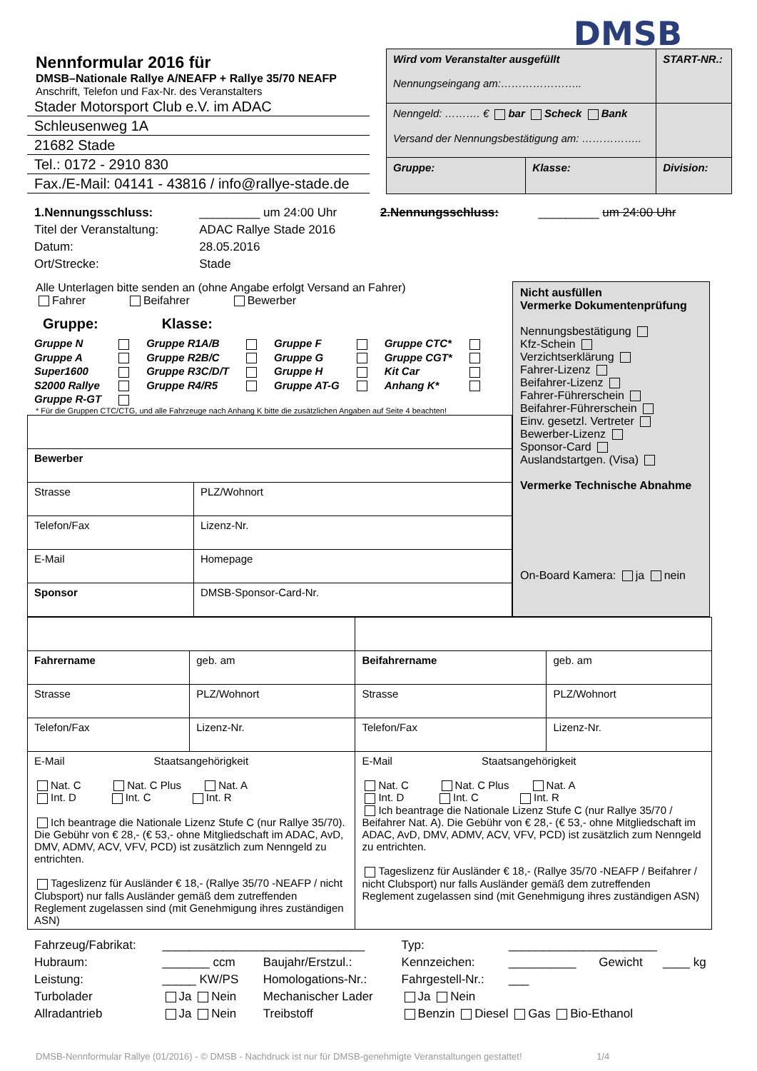DMSB
Nennformular 2016 für
DMSB–Nationale Rallye A/NEAFP + Rallye 35/70 NEAFP
Anschrift, Telefon und Fax-Nr. des Veranstalters
Stader Motorsport Club e.V. im ADAC
Schleusenweg 1A
21682 Stade
Tel.: 0172 - 2910 830
Fax./E-Mail: 04141 - 43816 / info@rallye-stade.de
| Wird vom Veranstalter ausgefüllt Nennungseingang am:………………….. | | START-NR.: |
| Nenngeld: ………. € bar Scheck Bank Versand der Nennungsbestätigung am: …………….. | | |
| Gruppe: | Klasse: | Division: |
| 1.Nennungsschluss: | _________ um 24:00 Uhr | 2.Nennungsschluss: | _________ um 24:00 Uhr |
| Titel der Veranstaltung: | ADAC Rallye Stade 2016 | | |
| Datum: | 28.05.2016 | | |
| Ort/Strecke: | Stade | | |
Alle Unterlagen bitte senden an (ohne Angabe erfolgt Versand an Fahrer)
Fahrer Beifahrer Bewerber
Gruppe: Klasse:
| Gruppe N | | Gruppe R1A/B | | Gruppe F | | Gruppe CTC* | |
| Gruppe A | | Gruppe R2B/C | | Gruppe G | | Gruppe CGT* | |
| Super1600 | | Gruppe R3C/D/T | | Gruppe H | | Kit Car | |
| S2000 Rallye | | Gruppe R4/R5 | | Gruppe AT-G | | Anhang K* | |
| Gruppe R-GT | | | | | | | |
* Für die Gruppen CTC/CTG, und alle Fahrzeuge nach Anhang K bitte die zusätzlichen Angaben auf Seite 4 beachten!
| Bewerber | |
| Strasse | PLZ/Wohnort |
| Telefon/Fax | Lizenz-Nr. |
| E-Mail | Homepage |
| Sponsor | DMSB-Sponsor-Card-Nr. |
Nicht ausfüllen
Vermerke Dokumentenprüfung
Nennungsbestätigung
Kfz-Schein
Verzichtserklärung
Fahrer-Lizenz
Beifahrer-Lizenz
Fahrer-Führerschein
Beifahrer-Führerschein
Einv. gesetzl. Vertreter
Bewerber-Lizenz
Sponsor-Card
Auslandstartgen. (Visa)
Vermerke Technische Abnahme
On-Board Kamera: ja nein
| Fahrername | geb. am | Beifahrername | geb. am |
| Strasse | PLZ/Wohnort | Strasse | PLZ/Wohnort |
| Telefon/Fax | Lizenz-Nr. | Telefon/Fax | Lizenz-Nr. |
| E-Mail Staatsangehörigkeit Nat. C Nat. C Plus Nat. A Int. D Int. C Int. R Ich beantrage die Nationale Lizenz Stufe C (nur Rallye 35/70). Die Gebühr von € 28,- (€ 53,- ohne Mitgliedschaft im ADAC, AvD, DMV, ADMV, ACV, VFV, PCD) ist zusätzlich zum Nenngeld zu entrichten. Tageslizenz für Ausländer € 18,- (Rallye 35/70 -NEAFP / nicht Clubsport) nur falls Ausländer gemäß dem zutreffenden Reglement zugelassen sind (mit Genehmigung ihres zuständigen ASN) | | E-Mail Staatsangehörigkeit Nat. C Nat. C Plus Nat. A Int. D Int. C Int. R Ich beantrage die Nationale Lizenz Stufe C (nur Rallye 35/70 / Beifahrer Nat. A). Die Gebühr von € 28,- (€ 53,- ohne Mitgliedschaft im ADAC, AvD, DMV, ADMV, ACV, VFV, PCD) ist zusätzlich zum Nenngeld zu entrichten. Tageslizenz für Ausländer € 18,- (Rallye 35/70 -NEAFP / Beifahrer / nicht Clubsport) nur falls Ausländer gemäß dem zutreffenden Reglement zugelassen sind (mit Genehmigung ihres zuständigen ASN) | |
| Fahrzeug/Fabrikat: | ______________________________ | | Typ: | ______________________ | | |
| Hubraum: | _______ ccm | Baujahr/Erstzul.: | Kennzeichen: | __________ | Gewicht | ____ kg |
| Leistung: | _____ KW/PS | Homologations-Nr.: | Fahrgestell-Nr.: | ___ | | |
| Turbolader | Ja Nein | Mechanischer Lader | Ja Nein | | | |
| Allradantrieb | Ja Nein | Treibstoff | Benzin Diesel Gas Bio-Ethanol | | | |
DMSB-Nennformular Rallye (01/2016) - © DMSB - Nachdruck ist nur für DMSB-genehmigte Veranstaltungen gestattet! 1/4